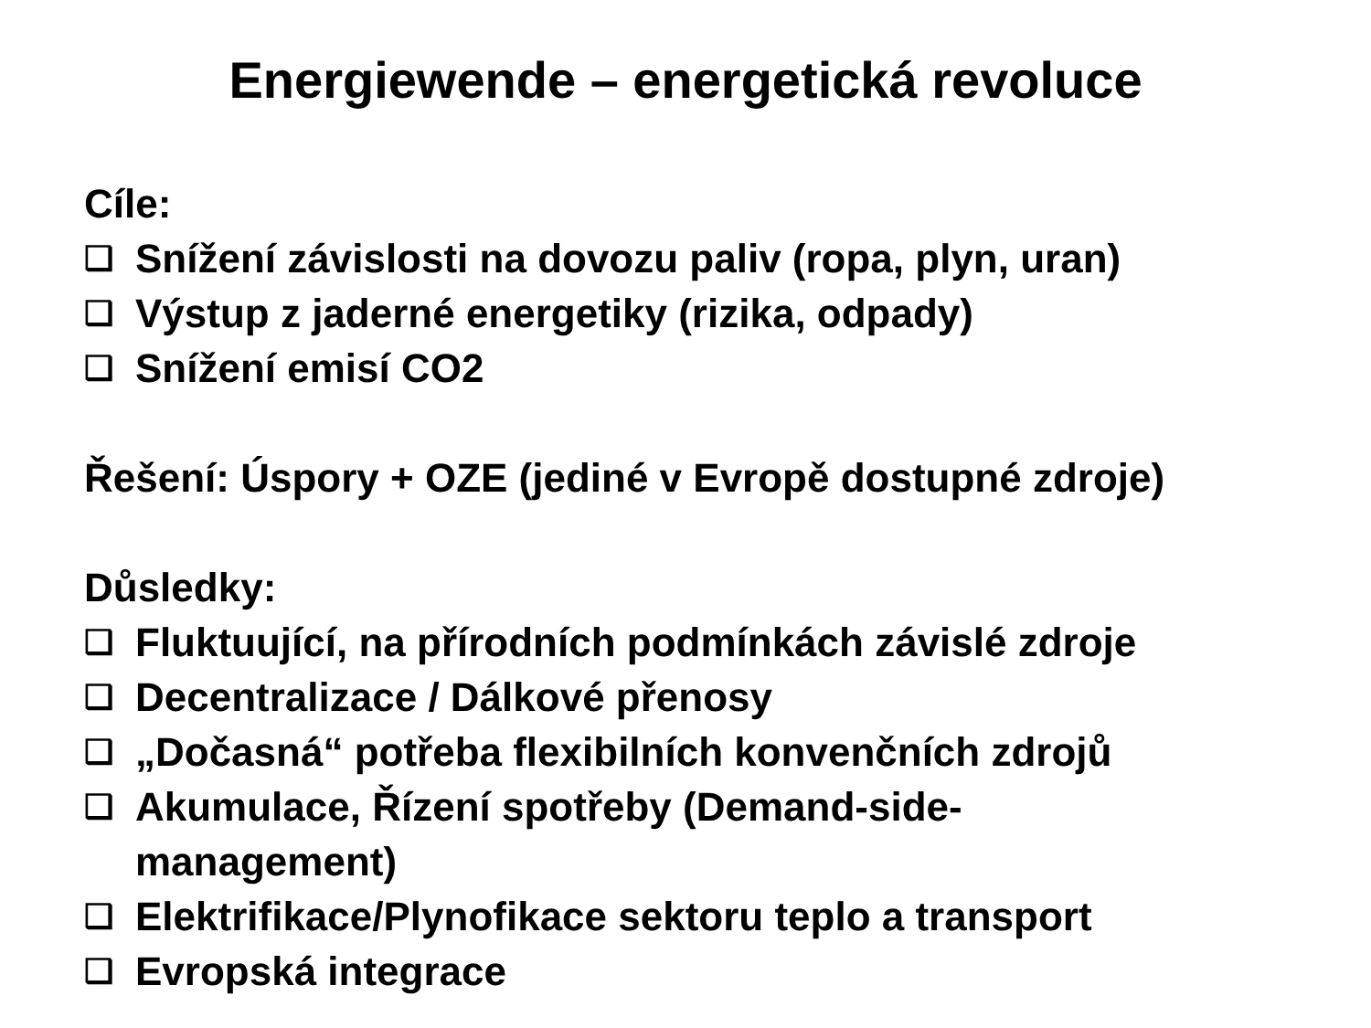Energiewende – energetická revoluce
Cíle:
❑ Snížení závislosti na dovozu paliv (ropa, plyn, uran)
❑ Výstup z jaderné energetiky (rizika, odpady)
❑ Snížení emisí CO2
Řešení: Úspory + OZE (jediné v Evropě dostupné zdroje)
Důsledky:
❑ Fluktuující, na přírodních podmínkách závislé zdroje
❑ Decentralizace / Dálkové přenosy
❑ „Dočasná“ potřeba flexibilních konvenčních zdrojů
❑ Akumulace, Řízení spotřeby (Demand-side-
management)
❑ Elektrifikace/Plynofikace sektoru teplo a transport
❑ Evropská integrace